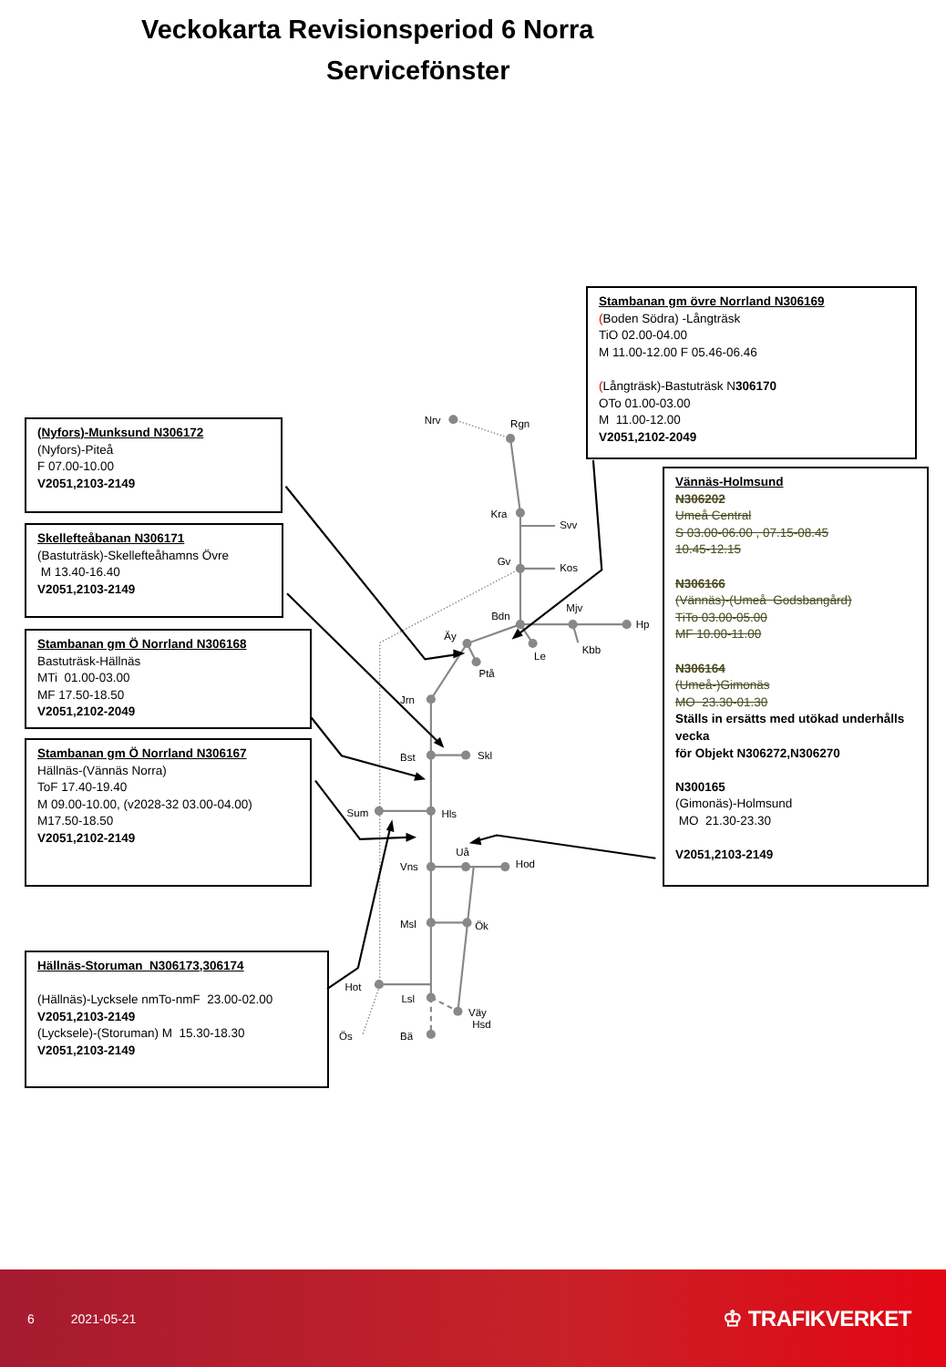Veckokarta Revisionsperiod 6 Norra
Servicefönster
(Nyfors)-Munksund N306172
(Nyfors)-Piteå
F 07.00-10.00
V2051,2103-2149
Skellefteåbanan N306171
(Bastuträsk)-Skellefteåhamns Övre
M 13.40-16.40
V2051,2103-2149
Stambanan gm Ö Norrland N306168
Bastuträsk-Hällnäs
MTi 01.00-03.00
MF 17.50-18.50
V2051,2102-2049
Stambanan gm Ö Norrland N306167
Hällnäs-(Vännäs Norra)
ToF 17.40-19.40
M 09.00-10.00, (v2028-32 03.00-04.00)
M17.50-18.50
V2051,2102-2149
Hällnäs-Storuman N306173,306174
(Hällnäs)-Lycksele nmTo-nmF 23.00-02.00
V2051,2103-2149
(Lycksele)-(Storuman) M 15.30-18.30
V2051,2103-2149
Stambanan gm övre Norrland N306169
(Boden Södra) -Långträsk
TiO 02.00-04.00
M 11.00-12.00 F 05.46-06.46
(Långträsk)-Bastuträsk N306170
OTo 01.00-03.00
M 11.00-12.00
V2051,2102-2049
Vännäs-Holmsund
N306202
Umeå Central
S 03.00-06.00 , 07.15-08.45
10.45-12.15
N306166
(Vännäs)-(Umeå Godsbangård)
TiTo 03.00-05.00
MF 10.00-11.00
N306164
(Umeå-)Gimonäs
MO 23.30-01.30
Ställs in ersätts med utökad underhålls vecka
för Objekt N306272,N306270
N300165
(Gimonäs)-Holmsund
MO 21.30-23.30
V2051,2103-2149
Nrv
Rgn
Kra
Svv
Gv
Kos
Bdn
Mjv
Hp
Kbb
Le
Äy
Ptå
Jrn
Bst
Skl
Sum
Hls
Uå
Vns
Hod
Msl
Ök
Hot
Lsl
Väy
Hsd
Ös
Bä
6 2021-05-21 ♔ TRAFIKVERKET